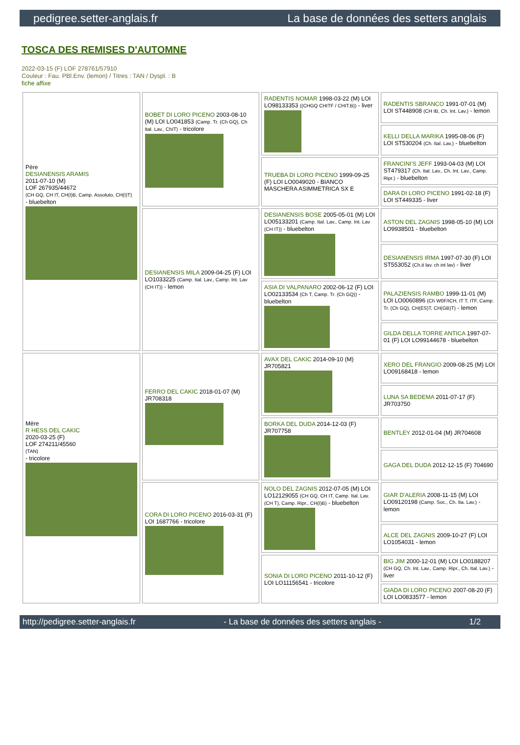pedigree.setter-anglais.fr La base de données des setters anglais
TOSCA DES REMISES D'AUTOMNE
2022-03-15 (F) LOF 278761/57910
Couleur : Fau. PBl.Env. (lemon) / Titres : TAN / Dyspl. : B
fiche affixe
| Père DESIANENSIS ARAMIS 2011-07-10 (M) LOF 267935/44672 (CH GQ, CH IT, CH(I)B, Camp. Assoluto, CH(I)T) - bluebelton | BOBET DI LORO PICENO 2003-08-10 (M) LOI LO041853 (Camp. Tr. (Ch GQ), Ch Ital. Lav., ChIT) - tricolore | RADENTIS NOMAR 1998-03-22 (M) LOI LO98133353 ((CHGQ CHITF / CHIT.B)) - liver | RADENTIS SBRANCO 1991-07-01 (M) LOI ST448908 (CH IB, Ch. Int. Lav.) - lemon |
| | | | KELLI DELLA MARIKA 1995-08-06 (F) LOI ST530204 (Ch. Ital. Lav.) - bluebelton |
| | | TRUEBA DI LORO PICENO 1999-09-25 (F) LOI LO0049020 - BIANCO MASCHERA ASIMMETRICA SX E | FRANCINI'S JEFF 1993-04-03 (M) LOI ST479317 (Ch. Ital. Lav., Ch. Int. Lav., Camp. Ripr.) - bluebelton |
| | | | DARA DI LORO PICENO 1991-02-18 (F) LOI ST449335 - liver |
| | DESIANENSIS MILA 2009-04-25 (F) LOI LO1033225 (Camp. Ital. Lav., Camp. Int. Lav (CH IT)) - lemon | DESIANENSIS BOSE 2005-05-01 (M) LOI LO05133201 (Camp. Ital. Lav., Camp. Int. Lav (CH IT)) - bluebelton | ASTON DEL ZAGNIS 1998-05-10 (M) LOI LO9938501 - bluebelton |
| | | | DESIANENSIS IRMA 1997-07-30 (F) LOI ST553052 (Ch.it lav. ch int lav) - liver |
| | | ASIA DI VALPANARO 2002-06-12 (F) LOI LO02133534 (Ch T, Camp. Tr. (Ch GQ)) - bluebelton | PALAZIENSIS RAMBO 1999-11-01 (M) LOI LO0060896 (Ch W0F/ICH, IT T, ITF, Camp. Tr. (Ch GQ), CH(ES)T, CH(GB)T) - lemon |
| | | | GILDA DELLA TORRE ANTICA 1997-07-01 (F) LOI LO99144678 - bluebelton |
| Mère R HESS DEL CAKIC 2020-03-25 (F) LOF 274211/45560 (TAN) - tricolore | FERRO DEL CAKIC 2018-01-07 (M) JR708318 | AVAX DEL CAKIC 2014-09-10 (M) JR705821 | XERO DEL FRANGIO 2009-08-25 (M) LOI LO09168418 - lemon |
| | | | LUNA SA BEDEMA 2011-07-17 (F) JR703750 |
| | | BORKA DEL DUDA 2014-12-03 (F) JR707758 | BENTLEY 2012-01-04 (M) JR704608 |
| | | | GAGA DEL DUDA 2012-12-15 (F) 704690 |
| | CORA DI LORO PICENO 2016-03-31 (F) LOI 1687766 - tricolore | NOLO DEL ZAGNIS 2012-07-05 (M) LOI LO12129055 (CH GQ, CH IT, Camp. Ital. Lav. (CH T), Camp. Ripr., CH(I)B) - bluebelton | GIAR D'ALERIA 2008-11-15 (M) LOI LO09120198 (Camp. Soc., Ch. Ita. Lav.) - lemon |
| | | | ALCE DEL ZAGNIS 2009-10-27 (F) LOI LO1054031 - lemon |
| | | SONIA DI LORO PICENO 2011-10-12 (F) LOI LO11156541 - tricolore | BIG JIM 2000-12-01 (M) LOI LO0188207 (CH GQ, Ch. Int. Lav., Camp. Ripr., Ch. Ital. Lav.) - liver |
| | | | GIADA DI LORO PICENO 2007-08-20 (F) LOI LO0833577 - lemon |
http://pedigree.setter-anglais.fr - La base de données des setters anglais - 1/2